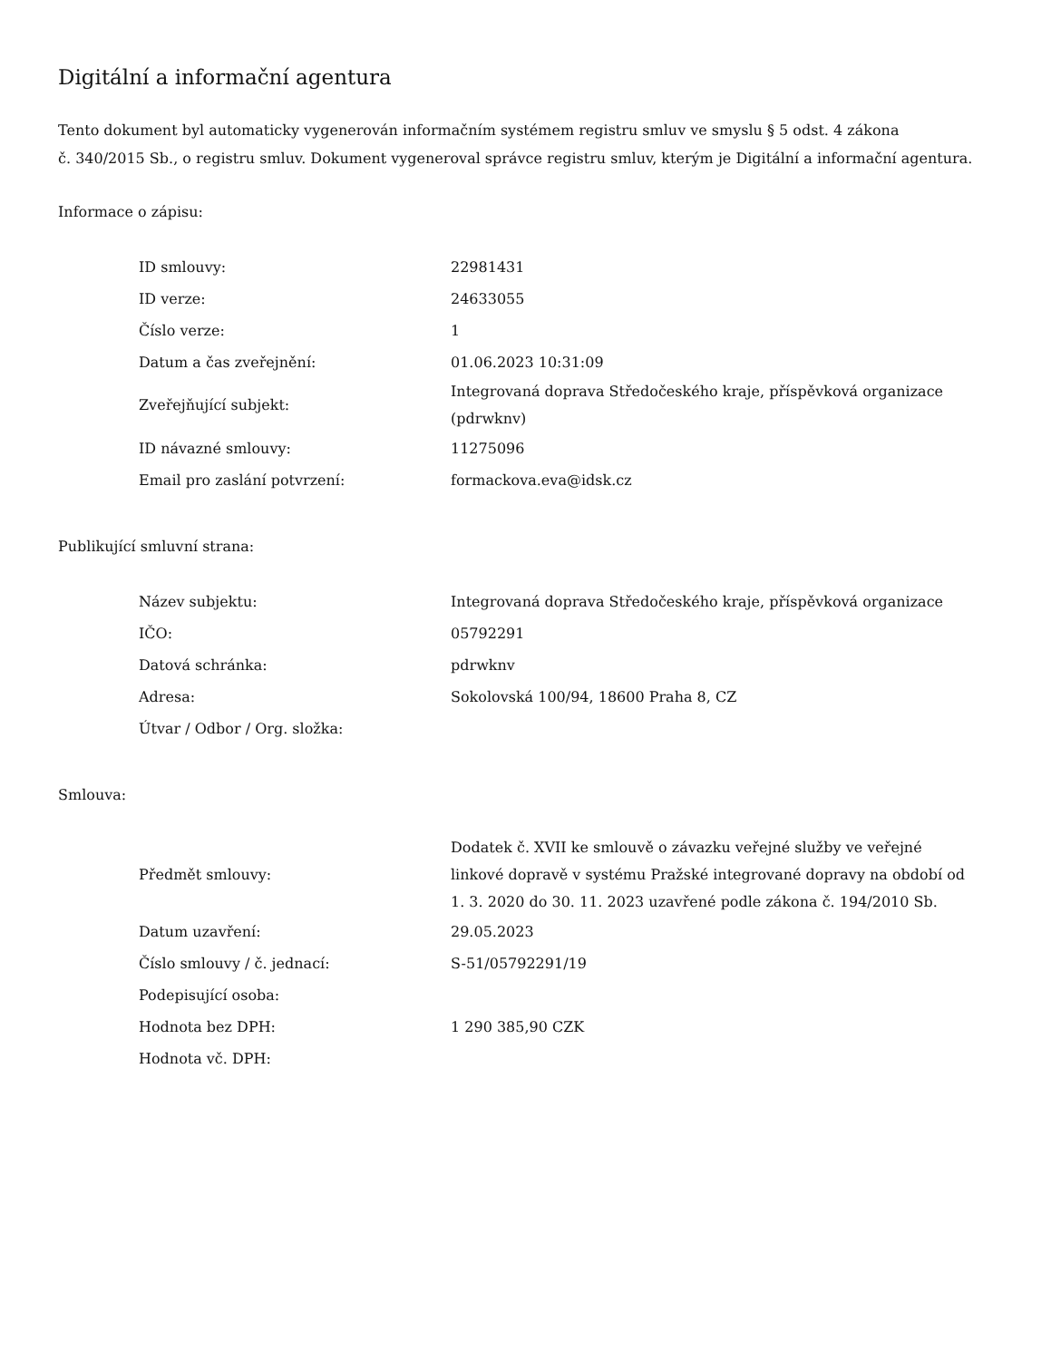Digitální a informační agentura
Tento dokument byl automaticky vygenerován informačním systémem registru smluv ve smyslu § 5 odst. 4 zákona
č. 340/2015 Sb., o registru smluv. Dokument vygeneroval správce registru smluv, kterým je Digitální a informační agentura.
Informace o zápisu:
| ID smlouvy: | 22981431 |
| ID verze: | 24633055 |
| Číslo verze: | 1 |
| Datum a čas zveřejnění: | 01.06.2023 10:31:09 |
| Zveřejňující subjekt: | Integrovaná doprava Středočeského kraje, příspěvková organizace (pdrwknv) |
| ID návazné smlouvy: | 11275096 |
| Email pro zaslání potvrzení: | formackova.eva@idsk.cz |
Publikující smluvní strana:
| Název subjektu: | Integrovaná doprava Středočeského kraje, příspěvková organizace |
| IČO: | 05792291 |
| Datová schránka: | pdrwknv |
| Adresa: | Sokolovská 100/94, 18600 Praha 8, CZ |
| Útvar / Odbor / Org. složka: | |
Smlouva:
| Předmět smlouvy: | Dodatek č. XVII ke smlouvě o závazku veřejné služby ve veřejné linkové dopravě v systému Pražské integrované dopravy na období od 1. 3. 2020 do 30. 11. 2023 uzavřené podle zákona č. 194/2010 Sb. |
| Datum uzavření: | 29.05.2023 |
| Číslo smlouvy / č. jednací: | S-51/05792291/19 |
| Podepisující osoba: | |
| Hodnota bez DPH: | 1 290 385,90 CZK |
| Hodnota vč. DPH: | |